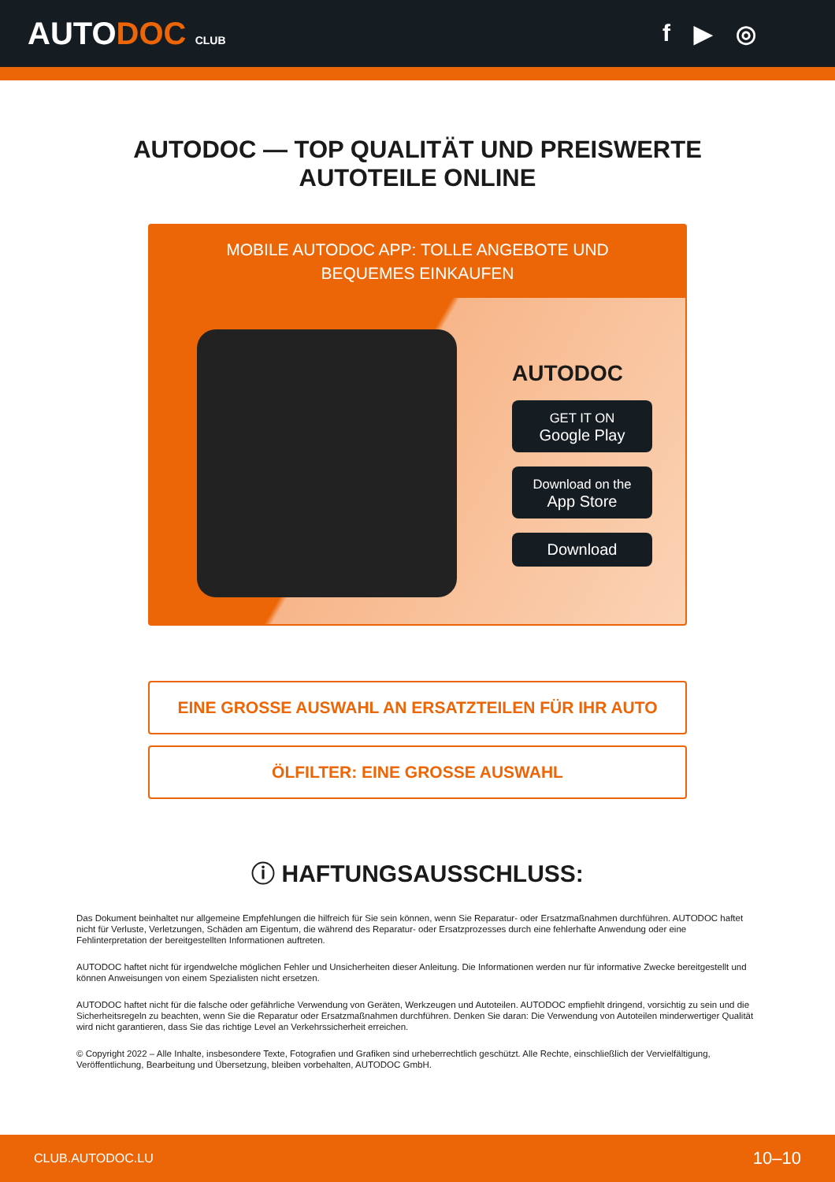AUTODOC CLUB
f ▶ ◎
AUTODOC — TOP QUALITÄT UND PREISWERTE
AUTOTEILE ONLINE
MOBILE AUTODOC APP: TOLLE ANGEBOTE UND BEQUEMES EINKAUFEN
AUTODOC
GET IT ON
Google Play
Download on the
App Store
Download
EINE GROSSE AUSWAHL AN ERSATZTEILEN FÜR IHR AUTO
ÖLFILTER: EINE GROSSE AUSWAHL
ⓘ HAFTUNGSAUSSCHLUSS:
Das Dokument beinhaltet nur allgemeine Empfehlungen die hilfreich für Sie sein können, wenn Sie Reparatur- oder Ersatzmaßnahmen durchführen. AUTODOC haftet nicht für Verluste, Verletzungen, Schäden am Eigentum, die während des Reparatur- oder Ersatzprozesses durch eine fehlerhafte Anwendung oder eine Fehlinterpretation der bereitgestellten Informationen auftreten.
AUTODOC haftet nicht für irgendwelche möglichen Fehler und Unsicherheiten dieser Anleitung. Die Informationen werden nur für informative Zwecke bereitgestellt und können Anweisungen von einem Spezialisten nicht ersetzen.
AUTODOC haftet nicht für die falsche oder gefährliche Verwendung von Geräten, Werkzeugen und Autoteilen. AUTODOC empfiehlt dringend, vorsichtig zu sein und die Sicherheitsregeln zu beachten, wenn Sie die Reparatur oder Ersatzmaßnahmen durchführen. Denken Sie daran: Die Verwendung von Autoteilen minderwertiger Qualität wird nicht garantieren, dass Sie das richtige Level an Verkehrssicherheit erreichen.
© Copyright 2022 – Alle Inhalte, insbesondere Texte, Fotografien und Grafiken sind urheberrechtlich geschützt. Alle Rechte, einschließlich der Vervielfältigung, Veröffentlichung, Bearbeitung und Übersetzung, bleiben vorbehalten, AUTODOC GmbH.
CLUB.AUTODOC.LU 10–10